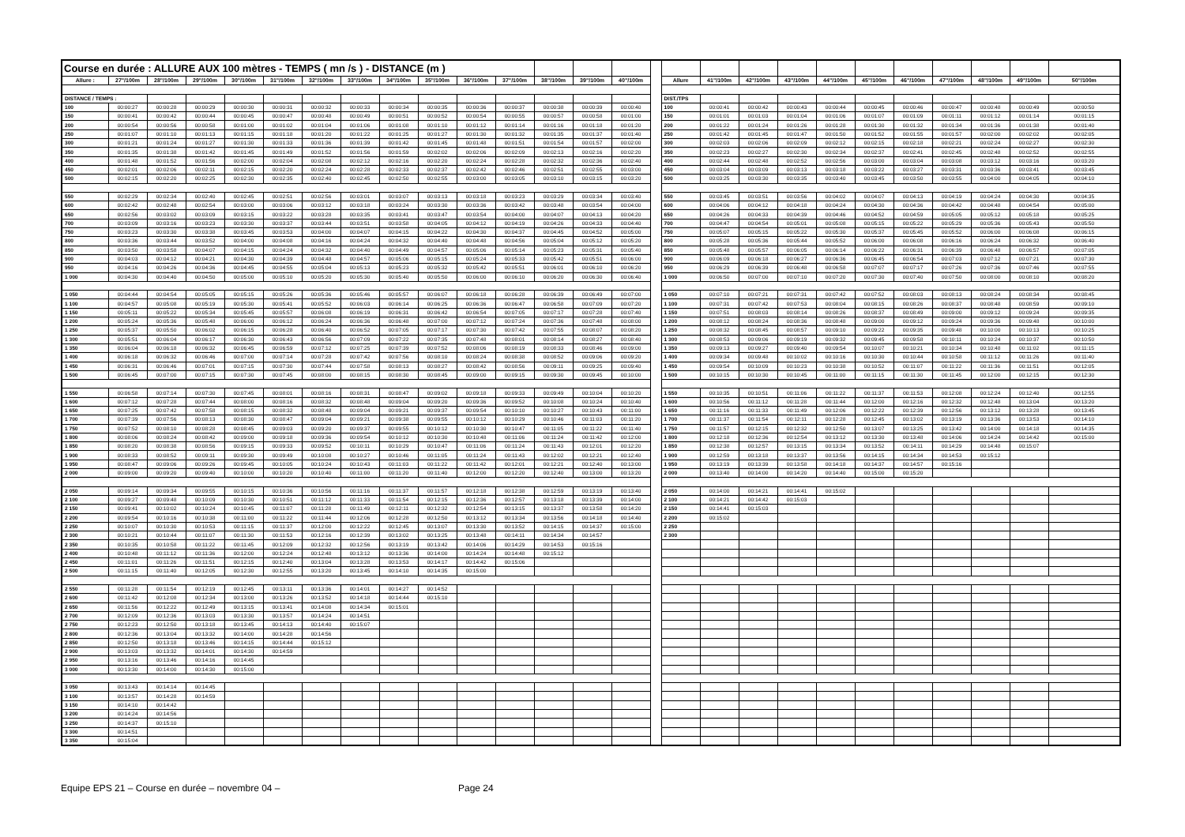| Course en durée : ALLURE AUX 100 mètres - TEMPS ( mn /s ) - DISTANCE (m ) | | | | | | | | | | | | | | | | | | | | | | | | | | |
| Allure : | 27"/100m | 28"/100m | 29"/100m | 30"/100m | 31"/100m | 32"/100m | 33"/100m | 34"/100m | 35"/100m | 36"/100m | 37"/100m | 38"/100m | 39"/100m | 40"/100m | | Allure | 41"/100m | 42"/100m | 43"/100m | 44"/100m | 45"/100m | 46"/100m | 47"/100m | 48"/100m | 49"/100m | 50"/100m |
| DISTANCE / TEMPS : | | | | | | | | | | | | | | | | DIST./TPS | | | | | | | | | | |
| 100 | 00:00:27 | 00:00:28 | 00:00:29 | 00:00:30 | 00:00:31 | 00:00:32 | 00:00:33 | 00:00:34 | 00:00:35 | 00:00:36 | 00:00:37 | 00:00:38 | 00:00:39 | 00:00:40 | | 100 | 00:00:41 | 00:00:42 | 00:00:43 | 00:00:44 | 00:00:45 | 00:00:46 | 00:00:47 | 00:00:48 | 00:00:49 | 00:00:50 |
| 150 | 00:00:41 | 00:00:42 | 00:00:44 | 00:00:45 | 00:00:47 | 00:00:48 | 00:00:49 | 00:00:51 | 00:00:52 | 00:00:54 | 00:00:55 | 00:00:57 | 00:00:58 | 00:01:00 | | 150 | 00:01:01 | 00:01:03 | 00:01:04 | 00:01:06 | 00:01:07 | 00:01:09 | 00:01:11 | 00:01:12 | 00:01:14 | 00:01:15 |
| 200 | 00:00:54 | 00:00:56 | 00:00:58 | 00:01:00 | 00:01:02 | 00:01:04 | 00:01:06 | 00:01:08 | 00:01:10 | 00:01:12 | 00:01:14 | 00:01:16 | 00:01:18 | 00:01:20 | | 200 | 00:01:22 | 00:01:24 | 00:01:26 | 00:01:28 | 00:01:30 | 00:01:32 | 00:01:34 | 00:01:36 | 00:01:38 | 00:01:40 |
| 250 | 00:01:07 | 00:01:10 | 00:01:13 | 00:01:15 | 00:01:18 | 00:01:20 | 00:01:22 | 00:01:25 | 00:01:27 | 00:01:30 | 00:01:32 | 00:01:35 | 00:01:37 | 00:01:40 | | 250 | 00:01:42 | 00:01:45 | 00:01:47 | 00:01:50 | 00:01:52 | 00:01:55 | 00:01:57 | 00:02:00 | 00:02:02 | 00:02:05 |
| 300 | 00:01:21 | 00:01:24 | 00:01:27 | 00:01:30 | 00:01:33 | 00:01:36 | 00:01:39 | 00:01:42 | 00:01:45 | 00:01:48 | 00:01:51 | 00:01:54 | 00:01:57 | 00:02:00 | | 300 | 00:02:03 | 00:02:06 | 00:02:09 | 00:02:12 | 00:02:15 | 00:02:18 | 00:02:21 | 00:02:24 | 00:02:27 | 00:02:30 |
| 350 | 00:01:35 | 00:01:38 | 00:01:42 | 00:01:45 | 00:01:49 | 00:01:52 | 00:01:56 | 00:01:59 | 00:02:02 | 00:02:06 | 00:02:09 | 00:02:13 | 00:02:16 | 00:02:20 | | 350 | 00:02:23 | 00:02:27 | 00:02:30 | 00:02:34 | 00:02:37 | 00:02:41 | 00:02:45 | 00:02:48 | 00:02:52 | 00:02:55 |
| 400 | 00:01:48 | 00:01:52 | 00:01:56 | 00:02:00 | 00:02:04 | 00:02:08 | 00:02:12 | 00:02:16 | 00:02:20 | 00:02:24 | 00:02:28 | 00:02:32 | 00:02:36 | 00:02:40 | | 400 | 00:02:44 | 00:02:48 | 00:02:52 | 00:02:56 | 00:03:00 | 00:03:04 | 00:03:08 | 00:03:12 | 00:03:16 | 00:03:20 |
| 450 | 00:02:01 | 00:02:06 | 00:02:11 | 00:02:15 | 00:02:20 | 00:02:24 | 00:02:28 | 00:02:33 | 00:02:37 | 00:02:42 | 00:02:46 | 00:02:51 | 00:02:55 | 00:03:00 | | 450 | 00:03:04 | 00:03:09 | 00:03:13 | 00:03:18 | 00:03:22 | 00:03:27 | 00:03:31 | 00:03:36 | 00:03:41 | 00:03:45 |
| 500 | 00:02:15 | 00:02:20 | 00:02:25 | 00:02:30 | 00:02:35 | 00:02:40 | 00:02:45 | 00:02:50 | 00:02:55 | 00:03:00 | 00:03:05 | 00:03:10 | 00:03:15 | 00:03:20 | | 500 | 00:03:25 | 00:03:30 | 00:03:35 | 00:03:40 | 00:03:45 | 00:03:50 | 00:03:55 | 00:04:00 | 00:04:05 | 00:04:10 |
| 550 | 00:02:29 | 00:02:34 | 00:02:40 | 00:02:45 | 00:02:51 | 00:02:56 | 00:03:01 | 00:03:07 | 00:03:13 | 00:03:18 | 00:03:23 | 00:03:29 | 00:03:34 | 00:03:40 | | 550 | 00:03:45 | 00:03:51 | 00:03:56 | 00:04:02 | 00:04:07 | 00:04:13 | 00:04:19 | 00:04:24 | 00:04:30 | 00:04:35 |
| 600 | 00:02:42 | 00:02:48 | 00:02:54 | 00:03:00 | 00:03:06 | 00:03:12 | 00:03:18 | 00:03:24 | 00:03:30 | 00:03:36 | 00:03:42 | 00:03:48 | 00:03:54 | 00:04:00 | | 600 | 00:04:06 | 00:04:12 | 00:04:18 | 00:04:24 | 00:04:30 | 00:04:36 | 00:04:42 | 00:04:48 | 00:04:54 | 00:05:00 |
| 650 | 00:02:56 | 00:03:02 | 00:03:09 | 00:03:15 | 00:03:22 | 00:03:28 | 00:03:35 | 00:03:41 | 00:03:47 | 00:03:54 | 00:04:00 | 00:04:07 | 00:04:13 | 00:04:20 | | 650 | 00:04:26 | 00:04:33 | 00:04:39 | 00:04:46 | 00:04:52 | 00:04:59 | 00:05:05 | 00:05:12 | 00:05:18 | 00:05:25 |
| 700 | 00:03:09 | 00:03:16 | 00:03:23 | 00:03:30 | 00:03:37 | 00:03:44 | 00:03:51 | 00:03:58 | 00:04:05 | 00:04:12 | 00:04:19 | 00:04:26 | 00:04:33 | 00:04:40 | | 700 | 00:04:47 | 00:04:54 | 00:05:01 | 00:05:08 | 00:05:15 | 00:05:22 | 00:05:29 | 00:05:36 | 00:05:43 | 00:05:50 |
| 750 | 00:03:23 | 00:03:30 | 00:03:38 | 00:03:45 | 00:03:53 | 00:04:00 | 00:04:07 | 00:04:15 | 00:04:22 | 00:04:30 | 00:04:37 | 00:04:45 | 00:04:52 | 00:05:00 | | 750 | 00:05:07 | 00:05:15 | 00:05:22 | 00:05:30 | 00:05:37 | 00:05:45 | 00:05:52 | 00:06:00 | 00:06:08 | 00:06:15 |
| 800 | 00:03:36 | 00:03:44 | 00:03:52 | 00:04:00 | 00:04:08 | 00:04:16 | 00:04:24 | 00:04:32 | 00:04:40 | 00:04:48 | 00:04:56 | 00:05:04 | 00:05:12 | 00:05:20 | | 800 | 00:05:28 | 00:05:36 | 00:05:44 | 00:05:52 | 00:06:00 | 00:06:08 | 00:06:16 | 00:06:24 | 00:06:32 | 00:06:40 |
| 850 | 00:03:50 | 00:03:58 | 00:04:07 | 00:04:15 | 00:04:24 | 00:04:32 | 00:04:40 | 00:04:49 | 00:04:57 | 00:05:06 | 00:05:14 | 00:05:23 | 00:05:31 | 00:05:40 | | 850 | 00:05:48 | 00:05:57 | 00:06:05 | 00:06:14 | 00:06:22 | 00:06:31 | 00:06:39 | 00:06:48 | 00:06:57 | 00:07:05 |
| 900 | 00:04:03 | 00:04:12 | 00:04:21 | 00:04:30 | 00:04:39 | 00:04:48 | 00:04:57 | 00:05:06 | 00:05:15 | 00:05:24 | 00:05:33 | 00:05:42 | 00:05:51 | 00:06:00 | | 900 | 00:06:09 | 00:06:18 | 00:06:27 | 00:06:36 | 00:06:45 | 00:06:54 | 00:07:03 | 00:07:12 | 00:07:21 | 00:07:30 |
| 950 | 00:04:16 | 00:04:26 | 00:04:36 | 00:04:45 | 00:04:55 | 00:05:04 | 00:05:13 | 00:05:23 | 00:05:32 | 00:05:42 | 00:05:51 | 00:06:01 | 00:06:10 | 00:06:20 | | 950 | 00:06:29 | 00:06:39 | 00:06:48 | 00:06:58 | 00:07:07 | 00:07:17 | 00:07:26 | 00:07:36 | 00:07:46 | 00:07:55 |
| 1 000 | 00:04:30 | 00:04:40 | 00:04:50 | 00:05:00 | 00:05:10 | 00:05:20 | 00:05:30 | 00:05:40 | 00:05:50 | 00:06:00 | 00:06:10 | 00:06:20 | 00:06:30 | 00:06:40 | | 1 000 | 00:06:50 | 00:07:00 | 00:07:10 | 00:07:20 | 00:07:30 | 00:07:40 | 00:07:50 | 00:08:00 | 00:08:10 | 00:08:20 |
| 1 050 | 00:04:44 | 00:04:54 | 00:05:05 | 00:05:15 | 00:05:26 | 00:05:36 | 00:05:46 | 00:05:57 | 00:06:07 | 00:06:18 | 00:06:28 | 00:06:39 | 00:06:49 | 00:07:00 | | 1 050 | 00:07:10 | 00:07:21 | 00:07:31 | 00:07:42 | 00:07:52 | 00:08:03 | 00:08:13 | 00:08:24 | 00:08:34 | 00:08:45 |
| 1 100 | 00:04:57 | 00:05:08 | 00:05:19 | 00:05:30 | 00:05:41 | 00:05:52 | 00:06:03 | 00:06:14 | 00:06:25 | 00:06:36 | 00:06:47 | 00:06:58 | 00:07:09 | 00:07:20 | | 1 100 | 00:07:31 | 00:07:42 | 00:07:53 | 00:08:04 | 00:08:15 | 00:08:26 | 00:08:37 | 00:08:48 | 00:08:59 | 00:09:10 |
| 1 150 | 00:05:11 | 00:05:22 | 00:05:34 | 00:05:45 | 00:05:57 | 00:06:08 | 00:06:19 | 00:06:31 | 00:06:42 | 00:06:54 | 00:07:05 | 00:07:17 | 00:07:28 | 00:07:40 | | 1 150 | 00:07:51 | 00:08:03 | 00:08:14 | 00:08:26 | 00:08:37 | 00:08:49 | 00:09:00 | 00:09:12 | 00:09:24 | 00:09:35 |
| 1 200 | 00:05:24 | 00:05:36 | 00:05:48 | 00:06:00 | 00:06:12 | 00:06:24 | 00:06:36 | 00:06:48 | 00:07:00 | 00:07:12 | 00:07:24 | 00:07:36 | 00:07:48 | 00:08:00 | | 1 200 | 00:08:12 | 00:08:24 | 00:08:36 | 00:08:48 | 00:09:00 | 00:09:12 | 00:09:24 | 00:09:36 | 00:09:48 | 00:10:00 |
| 1 250 | 00:05:37 | 00:05:50 | 00:06:02 | 00:06:15 | 00:06:28 | 00:06:40 | 00:06:52 | 00:07:05 | 00:07:17 | 00:07:30 | 00:07:42 | 00:07:55 | 00:08:07 | 00:08:20 | | 1 250 | 00:08:32 | 00:08:45 | 00:08:57 | 00:09:10 | 00:09:22 | 00:09:35 | 00:09:48 | 00:10:00 | 00:10:13 | 00:10:25 |
| 1 300 | 00:05:51 | 00:06:04 | 00:06:17 | 00:06:30 | 00:06:43 | 00:06:56 | 00:07:09 | 00:07:22 | 00:07:35 | 00:07:48 | 00:08:01 | 00:08:14 | 00:08:27 | 00:08:40 | | 1 300 | 00:08:53 | 00:09:06 | 00:09:19 | 00:09:32 | 00:09:45 | 00:09:58 | 00:10:11 | 00:10:24 | 00:10:37 | 00:10:50 |
| 1 350 | 00:06:04 | 00:06:18 | 00:06:32 | 00:06:45 | 00:06:59 | 00:07:12 | 00:07:25 | 00:07:39 | 00:07:52 | 00:08:06 | 00:08:19 | 00:08:33 | 00:08:46 | 00:09:00 | | 1 350 | 00:09:13 | 00:09:27 | 00:09:40 | 00:09:54 | 00:10:07 | 00:10:21 | 00:10:34 | 00:10:48 | 00:11:02 | 00:11:15 |
| 1 400 | 00:06:18 | 00:06:32 | 00:06:46 | 00:07:00 | 00:07:14 | 00:07:28 | 00:07:42 | 00:07:56 | 00:08:10 | 00:08:24 | 00:08:38 | 00:08:52 | 00:09:06 | 00:09:20 | | 1 400 | 00:09:34 | 00:09:48 | 00:10:02 | 00:10:16 | 00:10:30 | 00:10:44 | 00:10:58 | 00:11:12 | 00:11:26 | 00:11:40 |
| 1 450 | 00:06:31 | 00:06:46 | 00:07:01 | 00:07:15 | 00:07:30 | 00:07:44 | 00:07:58 | 00:08:13 | 00:08:27 | 00:08:42 | 00:08:56 | 00:09:11 | 00:09:25 | 00:09:40 | | 1 450 | 00:09:54 | 00:10:09 | 00:10:23 | 00:10:38 | 00:10:52 | 00:11:07 | 00:11:22 | 00:11:36 | 00:11:51 | 00:12:05 |
| 1 500 | 00:06:45 | 00:07:00 | 00:07:15 | 00:07:30 | 00:07:45 | 00:08:00 | 00:08:15 | 00:08:30 | 00:08:45 | 00:09:00 | 00:09:15 | 00:09:30 | 00:09:45 | 00:10:00 | | 1 500 | 00:10:15 | 00:10:30 | 00:10:45 | 00:11:00 | 00:11:15 | 00:11:30 | 00:11:45 | 00:12:00 | 00:12:15 | 00:12:30 |
| 1 550 | 00:06:58 | 00:07:14 | 00:07:30 | 00:07:45 | 00:08:01 | 00:08:16 | 00:08:31 | 00:08:47 | 00:09:02 | 00:09:18 | 00:09:33 | 00:09:49 | 00:10:04 | 00:10:20 | | 1 550 | 00:10:35 | 00:10:51 | 00:11:06 | 00:11:22 | 00:11:37 | 00:11:53 | 00:12:08 | 00:12:24 | 00:12:40 | 00:12:55 |
| 1 600 | 00:07:12 | 00:07:28 | 00:07:44 | 00:08:00 | 00:08:16 | 00:08:32 | 00:08:48 | 00:09:04 | 00:09:20 | 00:09:36 | 00:09:52 | 00:10:08 | 00:10:24 | 00:10:40 | | 1 600 | 00:10:56 | 00:11:12 | 00:11:28 | 00:11:44 | 00:12:00 | 00:12:16 | 00:12:32 | 00:12:48 | 00:13:04 | 00:13:20 |
| 1 650 | 00:07:25 | 00:07:42 | 00:07:58 | 00:08:15 | 00:08:32 | 00:08:48 | 00:09:04 | 00:09:21 | 00:09:37 | 00:09:54 | 00:10:10 | 00:10:27 | 00:10:43 | 00:11:00 | | 1 650 | 00:11:16 | 00:11:33 | 00:11:49 | 00:12:06 | 00:12:22 | 00:12:39 | 00:12:56 | 00:13:12 | 00:13:28 | 00:13:45 |
| 1 700 | 00:07:39 | 00:07:56 | 00:08:13 | 00:08:30 | 00:08:47 | 00:09:04 | 00:09:21 | 00:09:38 | 00:09:55 | 00:10:12 | 00:10:29 | 00:10:46 | 00:11:03 | 00:11:20 | | 1 700 | 00:11:37 | 00:11:54 | 00:12:11 | 00:12:28 | 00:12:45 | 00:13:02 | 00:13:19 | 00:13:36 | 00:13:53 | 00:14:10 |
| 1 750 | 00:07:52 | 00:08:10 | 00:08:28 | 00:08:45 | 00:09:03 | 00:09:20 | 00:09:37 | 00:09:55 | 00:10:12 | 00:10:30 | 00:10:47 | 00:11:05 | 00:11:22 | 00:11:40 | | 1 750 | 00:11:57 | 00:12:15 | 00:12:32 | 00:12:50 | 00:13:07 | 00:13:25 | 00:13:42 | 00:14:00 | 00:14:18 | 00:14:35 |
| 1 800 | 00:08:06 | 00:08:24 | 00:08:42 | 00:09:00 | 00:09:18 | 00:09:36 | 00:09:54 | 00:10:12 | 00:10:30 | 00:10:48 | 00:11:06 | 00:11:24 | 00:11:42 | 00:12:00 | | 1 800 | 00:12:18 | 00:12:36 | 00:12:54 | 00:13:12 | 00:13:30 | 00:13:48 | 00:14:06 | 00:14:24 | 00:14:42 | 00:15:00 |
| 1 850 | 00:08:20 | 00:08:38 | 00:08:56 | 00:09:15 | 00:09:33 | 00:09:52 | 00:10:11 | 00:10:29 | 00:10:47 | 00:11:06 | 00:11:24 | 00:11:43 | 00:12:01 | 00:12:20 | | 1 850 | 00:12:38 | 00:12:57 | 00:13:15 | 00:13:34 | 00:13:52 | 00:14:11 | 00:14:29 | 00:14:48 | 00:15:07 | |
| 1 900 | 00:08:33 | 00:08:52 | 00:09:11 | 00:09:30 | 00:09:49 | 00:10:08 | 00:10:27 | 00:10:46 | 00:11:05 | 00:11:24 | 00:11:43 | 00:12:02 | 00:12:21 | 00:12:40 | | 1 900 | 00:12:59 | 00:13:18 | 00:13:37 | 00:13:56 | 00:14:15 | 00:14:34 | 00:14:53 | 00:15:12 | | |
| 1 950 | 00:08:47 | 00:09:06 | 00:09:26 | 00:09:45 | 00:10:05 | 00:10:24 | 00:10:43 | 00:11:03 | 00:11:22 | 00:11:42 | 00:12:01 | 00:12:21 | 00:12:40 | 00:13:00 | | 1 950 | 00:13:19 | 00:13:39 | 00:13:58 | 00:14:18 | 00:14:37 | 00:14:57 | 00:15:16 | | | |
| 2 000 | 00:09:00 | 00:09:20 | 00:09:40 | 00:10:00 | 00:10:20 | 00:10:40 | 00:11:00 | 00:11:20 | 00:11:40 | 00:12:00 | 00:12:20 | 00:12:40 | 00:13:00 | 00:13:20 | | 2 000 | 00:13:40 | 00:14:00 | 00:14:20 | 00:14:40 | 00:15:00 | 00:15:20 | | | | |
| 2 050 | 00:09:14 | 00:09:34 | 00:09:55 | 00:10:15 | 00:10:36 | 00:10:56 | 00:11:16 | 00:11:37 | 00:11:57 | 00:12:18 | 00:12:38 | 00:12:59 | 00:13:19 | 00:13:40 | | 2 050 | 00:14:00 | 00:14:21 | 00:14:41 | 00:15:02 | | | | | | |
| 2 100 | 00:09:27 | 00:09:48 | 00:10:09 | 00:10:30 | 00:10:51 | 00:11:12 | 00:11:33 | 00:11:54 | 00:12:15 | 00:12:36 | 00:12:57 | 00:13:18 | 00:13:39 | 00:14:00 | | 2 100 | 00:14:21 | 00:14:42 | 00:15:03 | | | | | | | |
| 2 150 | 00:09:41 | 00:10:02 | 00:10:24 | 00:10:45 | 00:11:07 | 00:11:28 | 00:11:49 | 00:12:11 | 00:12:32 | 00:12:54 | 00:13:15 | 00:13:37 | 00:13:58 | 00:14:20 | | 2 150 | 00:14:41 | 00:15:03 | | | | | | | | |
| 2 200 | 00:09:54 | 00:10:16 | 00:10:38 | 00:11:00 | 00:11:22 | 00:11:44 | 00:12:06 | 00:12:28 | 00:12:50 | 00:13:12 | 00:13:34 | 00:13:56 | 00:14:18 | 00:14:40 | | 2 200 | 00:15:02 | | | | | | | | | |
| 2 250 | 00:10:07 | 00:10:30 | 00:10:53 | 00:11:15 | 00:11:37 | 00:12:00 | 00:12:22 | 00:12:45 | 00:13:07 | 00:13:30 | 00:13:52 | 00:14:15 | 00:14:37 | 00:15:00 | | 2 250 | | | | | | | | | | |
| 2 300 | 00:10:21 | 00:10:44 | 00:11:07 | 00:11:30 | 00:11:53 | 00:12:16 | 00:12:39 | 00:13:02 | 00:13:25 | 00:13:48 | 00:14:11 | 00:14:34 | 00:14:57 | | | 2 300 | | | | | | | | | | |
| 2 350 | 00:10:35 | 00:10:58 | 00:11:22 | 00:11:45 | 00:12:09 | 00:12:32 | 00:12:56 | 00:13:19 | 00:13:42 | 00:14:06 | 00:14:29 | 00:14:53 | 00:15:16 | | | | | | | | | | | | | |
| 2 400 | 00:10:48 | 00:11:12 | 00:11:36 | 00:12:00 | 00:12:24 | 00:12:48 | 00:13:12 | 00:13:36 | 00:14:00 | 00:14:24 | 00:14:48 | 00:15:12 | | | | | | | | | | | | | | |
| 2 450 | 00:11:01 | 00:11:26 | 00:11:51 | 00:12:15 | 00:12:40 | 00:13:04 | 00:13:28 | 00:13:53 | 00:14:17 | 00:14:42 | 00:15:06 | | | | | | | | | | | | | | | |
| 2 500 | 00:11:15 | 00:11:40 | 00:12:05 | 00:12:30 | 00:12:55 | 00:13:20 | 00:13:45 | 00:14:10 | 00:14:35 | 00:15:00 | | | | | | | | | | | | | | | | |
| 2 550 | 00:11:28 | 00:11:54 | 00:12:19 | 00:12:45 | 00:13:11 | 00:13:36 | 00:14:01 | 00:14:27 | 00:14:52 | | | | | | | | | | | | | | | | | |
| 2 600 | 00:11:42 | 00:12:08 | 00:12:34 | 00:13:00 | 00:13:26 | 00:13:52 | 00:14:18 | 00:14:44 | 00:15:10 | | | | | | | | | | | | | | | | | |
| 2 650 | 00:11:56 | 00:12:22 | 00:12:49 | 00:13:15 | 00:13:41 | 00:14:08 | 00:14:34 | 00:15:01 | | | | | | | | | | | | | | | | | | |
| 2 700 | 00:12:09 | 00:12:36 | 00:13:03 | 00:13:30 | 00:13:57 | 00:14:24 | 00:14:51 | | | | | | | | | | | | | | | | | | | |
| 2 750 | 00:12:23 | 00:12:50 | 00:13:18 | 00:13:45 | 00:14:13 | 00:14:40 | 00:15:07 | | | | | | | | | | | | | | | | | | | |
| 2 800 | 00:12:36 | 00:13:04 | 00:13:32 | 00:14:00 | 00:14:28 | 00:14:56 | | | | | | | | | | | | | | | | | | | | |
| 2 850 | 00:12:50 | 00:13:18 | 00:13:46 | 00:14:15 | 00:14:44 | 00:15:12 | | | | | | | | | | | | | | | | | | | | |
| 2 900 | 00:13:03 | 00:13:32 | 00:14:01 | 00:14:30 | 00:14:59 | | | | | | | | | | | | | | | | | | | | | |
| 2 950 | 00:13:16 | 00:13:46 | 00:14:16 | 00:14:45 | | | | | | | | | | | | | | | | | | | | | | |
| 3 000 | 00:13:30 | 00:14:00 | 00:14:30 | 00:15:00 | | | | | | | | | | | | | | | | | | | | | | |
| 3 050 | 00:13:43 | 00:14:14 | 00:14:45 | | | | | | | | | | | | | | | | | | | | | | | |
| 3 100 | 00:13:57 | 00:14:28 | 00:14:59 | | | | | | | | | | | | | | | | | | | | | | | |
| 3 150 | 00:14:10 | 00:14:42 | | | | | | | | | | | | | | | | | | | | | | | | |
| 3 200 | 00:14:24 | 00:14:56 | | | | | | | | | | | | | | | | | | | | | | | | |
| 3 250 | 00:14:37 | 00:15:10 | | | | | | | | | | | | | | | | | | | | | | | | |
| 3 300 | 00:14:51 | | | | | | | | | | | | | | | | | | | | | | | | | |
| 3 350 | 00:15:04 | | | | | | | | | | | | | | | | | | | | | | | | | |
Equipe EPS 21 – Course en durée – novembre 04 – Page 24